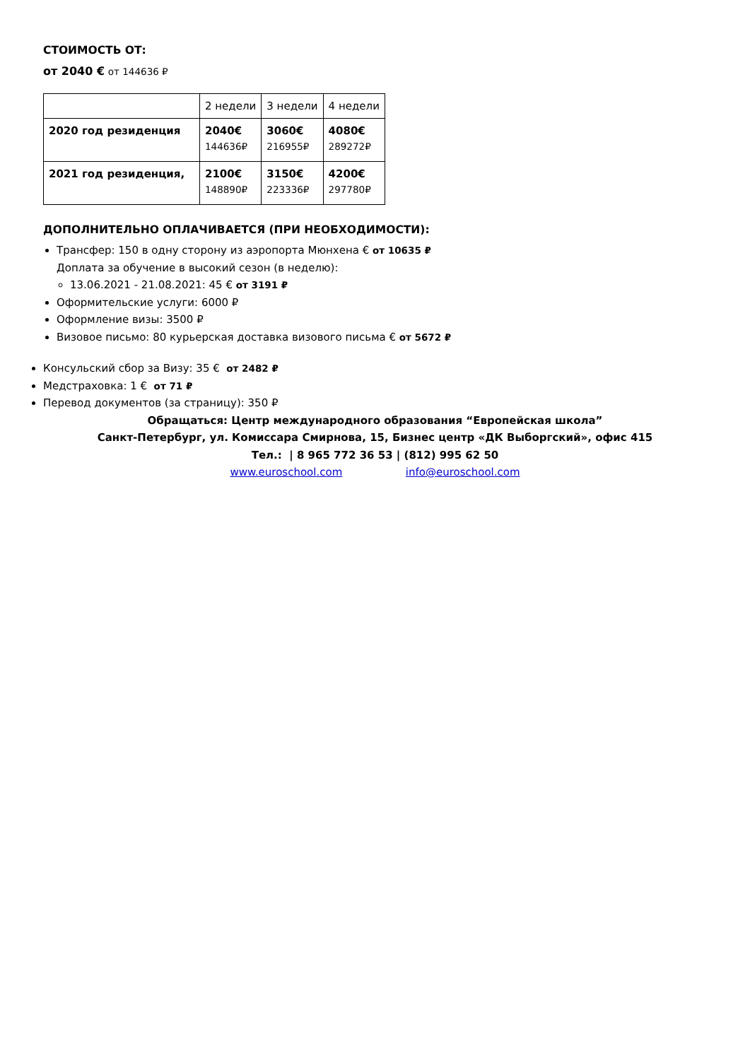СТОИМОСТЬ ОТ:
от 2040 € от 144636 ₽
| | 2 недели | 3 недели | 4 недели |
| 2020 год резиденция | 2040€ 144636₽ | 3060€ 216955₽ | 4080€ 289272₽ |
| 2021 год резиденция, | 2100€ 148890₽ | 3150€ 223336₽ | 4200€ 297780₽ |
ДОПОЛНИТЕЛЬНО ОПЛАЧИВАЕТСЯ (ПРИ НЕОБХОДИМОСТИ):
Трансфер: 150 в одну сторону из аэропорта Мюнхена € от 10635 ₽
Доплата за обучение в высокий сезон (в неделю):
13.06.2021 - 21.08.2021: 45 € от 3191 ₽
Оформительские услуги: 6000 ₽
Оформление визы: 3500 ₽
Визовое письмо: 80 курьерская доставка визового письма € от 5672 ₽
Консульский сбор за Визу: 35 € от 2482 ₽
Медстраховка: 1 € от 71 ₽
Перевод документов (за страницу): 350 ₽
Обращаться: Центр международного образования “Европейская школа”
Санкт-Петербург, ул. Комиссара Смирнова, 15, Бизнес центр «ДК Выборгский», офис 415
Тел.: | 8 965 772 36 53 | (812) 995 62 50
www.euroschool.com info@euroschool.com